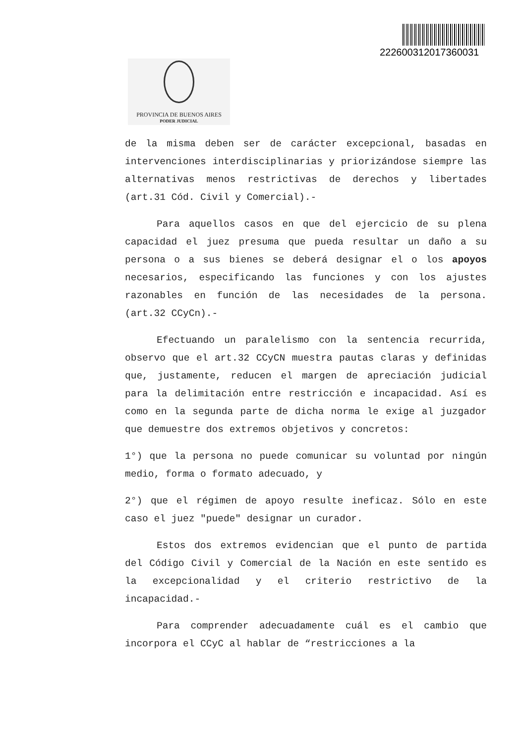22260031201736003​1
PROVINCIA DE BUENOS AIRES
PODER JUDICIAL
de la misma deben ser de carácter excepcional, basadas en intervenciones interdisciplinarias y priorizándose siempre las alternativas menos restrictivas de derechos y libertades (art.31 Cód. Civil y Comercial).-
Para aquellos casos en que del ejercicio de su plena capacidad el juez presuma que pueda resultar un daño a su persona o a sus bienes se deberá designar el o los apoyos necesarios, especificando las funciones y con los ajustes razonables en función de las necesidades de la persona. (art.32 CCyCn).-
Efectuando un paralelismo con la sentencia recurrida, observo que el art.32 CCyCN muestra pautas claras y definidas que, justamente, reducen el margen de apreciación judicial para la delimitación entre restricción e incapacidad. Así es como en la segunda parte de dicha norma le exige al juzgador que demuestre dos extremos objetivos y concretos:
1°) que la persona no puede comunicar su voluntad por ningún medio, forma o formato adecuado, y
2°) que el régimen de apoyo resulte ineficaz. Sólo en este caso el juez "puede" designar un curador.
Estos dos extremos evidencian que el punto de partida del Código Civil y Comercial de la Nación en este sentido es la excepcionalidad y el criterio restrictivo de la incapacidad.-
Para comprender adecuadamente cuál es el cambio que incorpora el CCyC al hablar de “restricciones a la